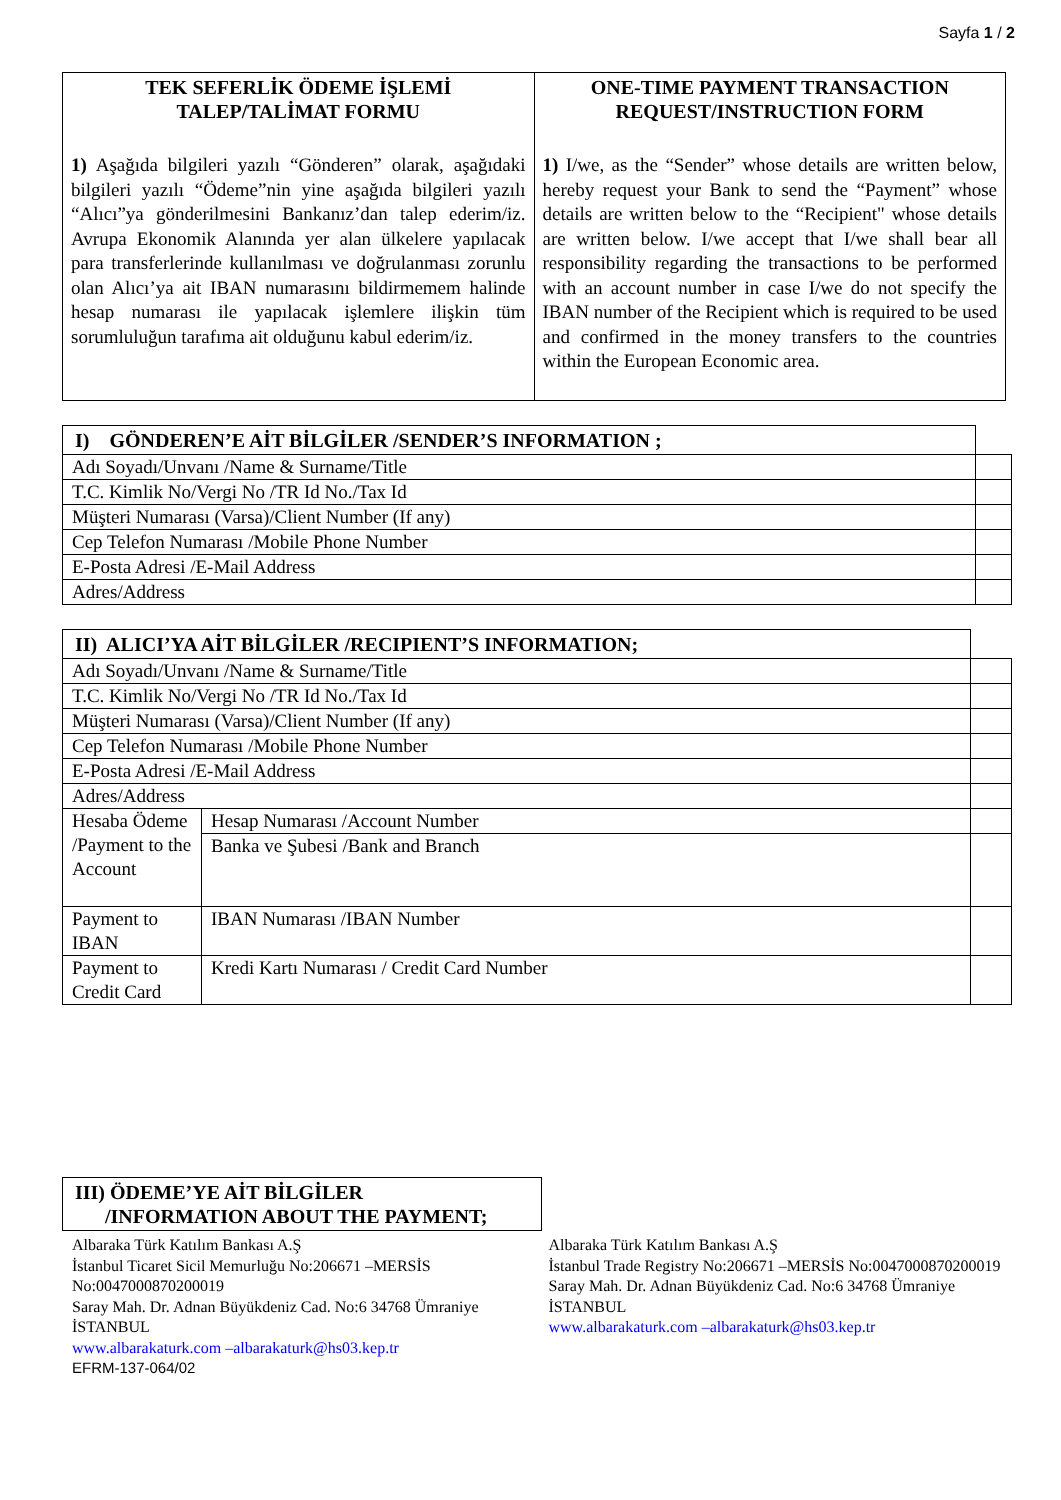Sayfa 1 / 2
| TEK SEFERLİK ÖDEME İŞLEMİ TALEP/TALİMAT FORMU 1) Aşağıda bilgileri yazılı “Gönderen” olarak, aşağıdaki bilgileri yazılı “Ödeme”nin yine aşağıda bilgileri yazılı “Alıcı”ya gönderilmesini Bankanız’dan talep ederim/iz. Avrupa Ekonomik Alanında yer alan ülkelere yapılacak para transferlerinde kullanılması ve doğrulanması zorunlu olan Alıcı’ya ait IBAN numarasını bildirmemem halinde hesap numarası ile yapılacak işlemlere ilişkin tüm sorumluluğun tarafıma ait olduğunu kabul ederim/iz. | ONE-TIME PAYMENT TRANSACTION REQUEST/INSTRUCTION FORM 1) I/we, as the “Sender” whose details are written below, hereby request your Bank to send the “Payment” whose details are written below to the “Recipient" whose details are written below. I/we accept that I/we shall bear all responsibility regarding the transactions to be performed with an account number in case I/we do not specify the IBAN number of the Recipient which is required to be used and confirmed in the money transfers to the countries within the European Economic area. |
| I) GÖNDEREN’E AİT BİLGİLER /SENDER’S INFORMATION ; | |
| Adı Soyadı/Unvanı /Name & Surname/Title | |
| T.C. Kimlik No/Vergi No /TR Id No./Tax Id | |
| Müşteri Numarası (Varsa)/Client Number (If any) | |
| Cep Telefon Numarası /Mobile Phone Number | |
| E-Posta Adresi /E-Mail Address | |
| Adres/Address | |
| II) ALICI’YA AİT BİLGİLER /RECIPIENT’S INFORMATION; | | |
| Adı Soyadı/Unvanı /Name & Surname/Title | | |
| T.C. Kimlik No/Vergi No /TR Id No./Tax Id | | |
| Müşteri Numarası (Varsa)/Client Number (If any) | | |
| Cep Telefon Numarası /Mobile Phone Number | | |
| E-Posta Adresi /E-Mail Address | | |
| Adres/Address | | |
| Hesaba Ödeme /Payment to the Account | Hesap Numarası /Account Number | |
| | Banka ve Şubesi /Bank and Branch | |
| Payment to IBAN | IBAN Numarası /IBAN Number | |
| Payment to Credit Card | Kredi Kartı Numarası / Credit Card Number | |
| III) ÖDEME’YE AİT BİLGİLER /INFORMATION ABOUT THE PAYMENT; |
| --- |
Albaraka Türk Katılım Bankası A.Ş
İstanbul Ticaret Sicil Memurluğu No:206671 –MERSİS No:0047000870200019
Saray Mah. Dr. Adnan Büyükdeniz Cad. No:6 34768 Ümraniye İSTANBUL
www.albarakaturk.com –albarakaturk@hs03.kep.tr
EFRM-137-064/02
Albaraka Türk Katılım Bankası A.Ş
İstanbul Trade Registry No:206671 –MERSİS No:0047000870200019
Saray Mah. Dr. Adnan Büyükdeniz Cad. No:6 34768 Ümraniye İSTANBUL
www.albarakaturk.com –albarakaturk@hs03.kep.tr